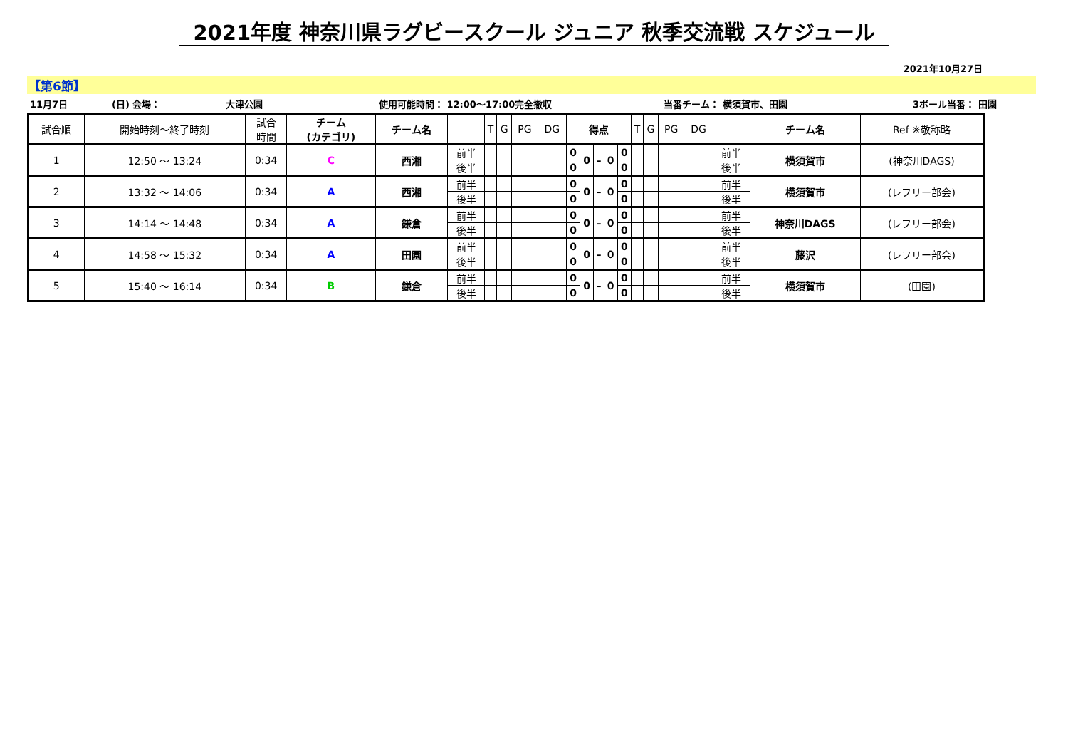2021年度 神奈川県ラグビースクール ジュニア 秋季交流戦 スケジュール
2021年10月27日
【第6節】
11月7日
(日) 会場：
大津公園
使用可能時間： 12:00～17:00完全撤収
当番チーム： 横須賀市、田園
3ボール当番： 田園
| 試合順 | 開始時刻～終了時刻 | 試合 時間 | チーム (カテゴリ) | チーム名 | | T | G | PG | DG | 得点 | | | | | T | G | PG | DG | | チーム名 | Ref ※敬称略 |
| --- | --- | --- | --- | --- | --- | --- | --- | --- | --- | --- | --- | --- | --- | --- | --- | --- | --- | --- | --- | --- | --- |
| 1 | 12:50 ～ 13:24 | 0:34 | C | 西湘 | 前半 | | | | | 0 | 0 | – | 0 | 0 | | | | | 前半 | 横須賀市 | (神奈川DAGS) |
| | | | | | 後半 | | | | | 0 | | | | 0 | | | | | 後半 | | |
| 2 | 13:32 ～ 14:06 | 0:34 | A | 西湘 | 前半 | | | | | 0 | 0 | – | 0 | 0 | | | | | 前半 | 横須賀市 | (レフリー部会) |
| | | | | | 後半 | | | | | 0 | | | | 0 | | | | | 後半 | | |
| 3 | 14:14 ～ 14:48 | 0:34 | A | 鎌倉 | 前半 | | | | | 0 | 0 | – | 0 | 0 | | | | | 前半 | 神奈川DAGS | (レフリー部会) |
| | | | | | 後半 | | | | | 0 | | | | 0 | | | | | 後半 | | |
| 4 | 14:58 ～ 15:32 | 0:34 | A | 田園 | 前半 | | | | | 0 | 0 | – | 0 | 0 | | | | | 前半 | 藤沢 | (レフリー部会) |
| | | | | | 後半 | | | | | 0 | | | | 0 | | | | | 後半 | | |
| 5 | 15:40 ～ 16:14 | 0:34 | B | 鎌倉 | 前半 | | | | | 0 | 0 | – | 0 | 0 | | | | | 前半 | 横須賀市 | (田園) |
| | | | | | 後半 | | | | | 0 | | | | 0 | | | | | 後半 | | |